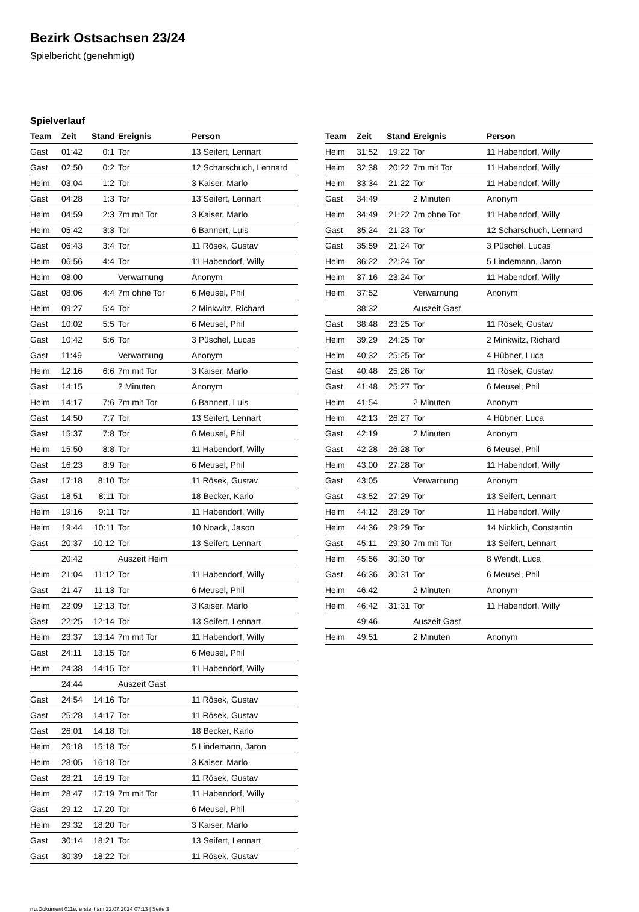Bezirk Ostsachsen 23/24
Spielbericht (genehmigt)
Spielverlauf
| Team | Zeit | Stand | Ereignis | Person |
| --- | --- | --- | --- | --- |
| Gast | 01:42 | 0:1 | Tor | 13 Seifert, Lennart |
| Gast | 02:50 | 0:2 | Tor | 12 Scharschuch, Lennard |
| Heim | 03:04 | 1:2 | Tor | 3 Kaiser, Marlo |
| Gast | 04:28 | 1:3 | Tor | 13 Seifert, Lennart |
| Heim | 04:59 | 2:3 | 7m mit Tor | 3 Kaiser, Marlo |
| Heim | 05:42 | 3:3 | Tor | 6 Bannert, Luis |
| Gast | 06:43 | 3:4 | Tor | 11 Rösek, Gustav |
| Heim | 06:56 | 4:4 | Tor | 11 Habendorf, Willy |
| Heim | 08:00 | | Verwarnung | Anonym |
| Gast | 08:06 | 4:4 | 7m ohne Tor | 6 Meusel, Phil |
| Heim | 09:27 | 5:4 | Tor | 2 Minkwitz, Richard |
| Gast | 10:02 | 5:5 | Tor | 6 Meusel, Phil |
| Gast | 10:42 | 5:6 | Tor | 3 Püschel, Lucas |
| Gast | 11:49 | | Verwarnung | Anonym |
| Heim | 12:16 | 6:6 | 7m mit Tor | 3 Kaiser, Marlo |
| Gast | 14:15 | | 2 Minuten | Anonym |
| Heim | 14:17 | 7:6 | 7m mit Tor | 6 Bannert, Luis |
| Gast | 14:50 | 7:7 | Tor | 13 Seifert, Lennart |
| Gast | 15:37 | 7:8 | Tor | 6 Meusel, Phil |
| Heim | 15:50 | 8:8 | Tor | 11 Habendorf, Willy |
| Gast | 16:23 | 8:9 | Tor | 6 Meusel, Phil |
| Gast | 17:18 | 8:10 | Tor | 11 Rösek, Gustav |
| Gast | 18:51 | 8:11 | Tor | 18 Becker, Karlo |
| Heim | 19:16 | 9:11 | Tor | 11 Habendorf, Willy |
| Heim | 19:44 | 10:11 | Tor | 10 Noack, Jason |
| Gast | 20:37 | 10:12 | Tor | 13 Seifert, Lennart |
| | 20:42 | | Auszeit Heim | |
| Heim | 21:04 | 11:12 | Tor | 11 Habendorf, Willy |
| Gast | 21:47 | 11:13 | Tor | 6 Meusel, Phil |
| Heim | 22:09 | 12:13 | Tor | 3 Kaiser, Marlo |
| Gast | 22:25 | 12:14 | Tor | 13 Seifert, Lennart |
| Heim | 23:37 | 13:14 | 7m mit Tor | 11 Habendorf, Willy |
| Gast | 24:11 | 13:15 | Tor | 6 Meusel, Phil |
| Heim | 24:38 | 14:15 | Tor | 11 Habendorf, Willy |
| | 24:44 | | Auszeit Gast | |
| Gast | 24:54 | 14:16 | Tor | 11 Rösek, Gustav |
| Gast | 25:28 | 14:17 | Tor | 11 Rösek, Gustav |
| Gast | 26:01 | 14:18 | Tor | 18 Becker, Karlo |
| Heim | 26:18 | 15:18 | Tor | 5 Lindemann, Jaron |
| Heim | 28:05 | 16:18 | Tor | 3 Kaiser, Marlo |
| Gast | 28:21 | 16:19 | Tor | 11 Rösek, Gustav |
| Heim | 28:47 | 17:19 | 7m mit Tor | 11 Habendorf, Willy |
| Gast | 29:12 | 17:20 | Tor | 6 Meusel, Phil |
| Heim | 29:32 | 18:20 | Tor | 3 Kaiser, Marlo |
| Gast | 30:14 | 18:21 | Tor | 13 Seifert, Lennart |
| Gast | 30:39 | 18:22 | Tor | 11 Rösek, Gustav |
| Team | Zeit | Stand | Ereignis | Person |
| --- | --- | --- | --- | --- |
| Heim | 31:52 | 19:22 | Tor | 11 Habendorf, Willy |
| Heim | 32:38 | 20:22 | 7m mit Tor | 11 Habendorf, Willy |
| Heim | 33:34 | 21:22 | Tor | 11 Habendorf, Willy |
| Gast | 34:49 | | 2 Minuten | Anonym |
| Heim | 34:49 | 21:22 | 7m ohne Tor | 11 Habendorf, Willy |
| Gast | 35:24 | 21:23 | Tor | 12 Scharschuch, Lennard |
| Gast | 35:59 | 21:24 | Tor | 3 Püschel, Lucas |
| Heim | 36:22 | 22:24 | Tor | 5 Lindemann, Jaron |
| Heim | 37:16 | 23:24 | Tor | 11 Habendorf, Willy |
| Heim | 37:52 | | Verwarnung | Anonym |
| | 38:32 | | Auszeit Gast | |
| Gast | 38:48 | 23:25 | Tor | 11 Rösek, Gustav |
| Heim | 39:29 | 24:25 | Tor | 2 Minkwitz, Richard |
| Heim | 40:32 | 25:25 | Tor | 4 Hübner, Luca |
| Gast | 40:48 | 25:26 | Tor | 11 Rösek, Gustav |
| Gast | 41:48 | 25:27 | Tor | 6 Meusel, Phil |
| Heim | 41:54 | | 2 Minuten | Anonym |
| Heim | 42:13 | 26:27 | Tor | 4 Hübner, Luca |
| Gast | 42:19 | | 2 Minuten | Anonym |
| Gast | 42:28 | 26:28 | Tor | 6 Meusel, Phil |
| Heim | 43:00 | 27:28 | Tor | 11 Habendorf, Willy |
| Gast | 43:05 | | Verwarnung | Anonym |
| Gast | 43:52 | 27:29 | Tor | 13 Seifert, Lennart |
| Heim | 44:12 | 28:29 | Tor | 11 Habendorf, Willy |
| Heim | 44:36 | 29:29 | Tor | 14 Nicklich, Constantin |
| Gast | 45:11 | 29:30 | 7m mit Tor | 13 Seifert, Lennart |
| Heim | 45:56 | 30:30 | Tor | 8 Wendt, Luca |
| Gast | 46:36 | 30:31 | Tor | 6 Meusel, Phil |
| Heim | 46:42 | | 2 Minuten | Anonym |
| Heim | 46:42 | 31:31 | Tor | 11 Habendorf, Willy |
| | 49:46 | | Auszeit Gast | |
| Heim | 49:51 | | 2 Minuten | Anonym |
nu.Dokument 011e, erstellt am 22.07.2024 07:13 | Seite 3